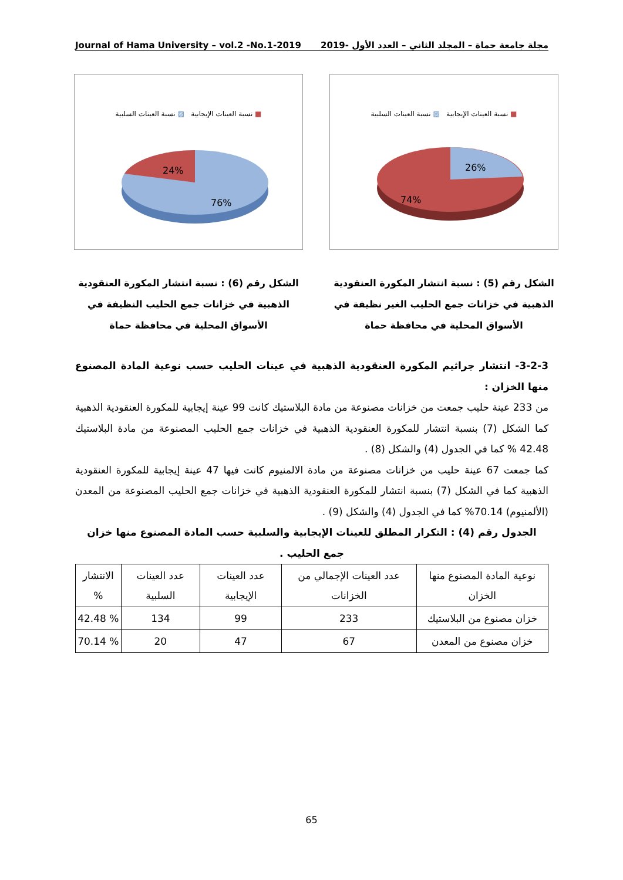Journal of Hama University – vol.2 -No.1-2019 مجلة جامعة حماة – المجلد الثاني – العدد الأول -2019
■ نسبة العينات الإيجابية ▨ نسبة العينات السلبية
26%
74%
■ نسبة العينات الإيجابية ▨ نسبة العينات السلبية
24%
76%
الشكل رقم (5) : نسبة انتشار المكورة العنقودية الذهبية في خزانات جمع الحليب الغير نظيفة في الأسواق المحلية في محافظة حماة
الشكل رقم (6) : نسبة انتشار المكورة العنقودية الذهبية في خزانات جمع الحليب النظيفة في الأسواق المحلية في محافظة حماة
3-2-3- انتشار جراثيم المكورة العنقودية الذهبية في عينات الحليب حسب نوعية المادة المصنوع منها الخزان :
من 233 عينة حليب جمعت من خزانات مصنوعة من مادة البلاستيك كانت 99 عينة إيجابية للمكورة العنقودية الذهبية كما الشكل (7) بنسبة انتشار للمكورة العنقودية الذهبية في خزانات جمع الحليب المصنوعة من مادة البلاستيك 42.48 % كما في الجدول (4) والشكل (8) .
كما جمعت 67 عينة حليب من خزانات مصنوعة من مادة الالمنيوم كانت فيها 47 عينة إيجابية للمكورة العنقودية الذهبية كما في الشكل (7) بنسبة انتشار للمكورة العنقودية الذهبية في خزانات جمع الحليب المصنوعة من المعدن (الألمنيوم) 70.14% كما في الجدول (4) والشكل (9) .
الجدول رقم (4) : التكرار المطلق للعينات الإيجابية والسلبية حسب المادة المصنوع منها خزان جمع الحليب .
| نوعية المادة المصنوع منها الخزان | عدد العينات الإجمالي من الخزانات | عدد العينات الإيجابية | عدد العينات السلبية | الانتشار % |
| --- | --- | --- | --- | --- |
| خزان مصنوع من البلاستيك | 233 | 99 | 134 | % 42.48 |
| خزان مصنوع من المعدن | 67 | 47 | 20 | % 70.14 |
65